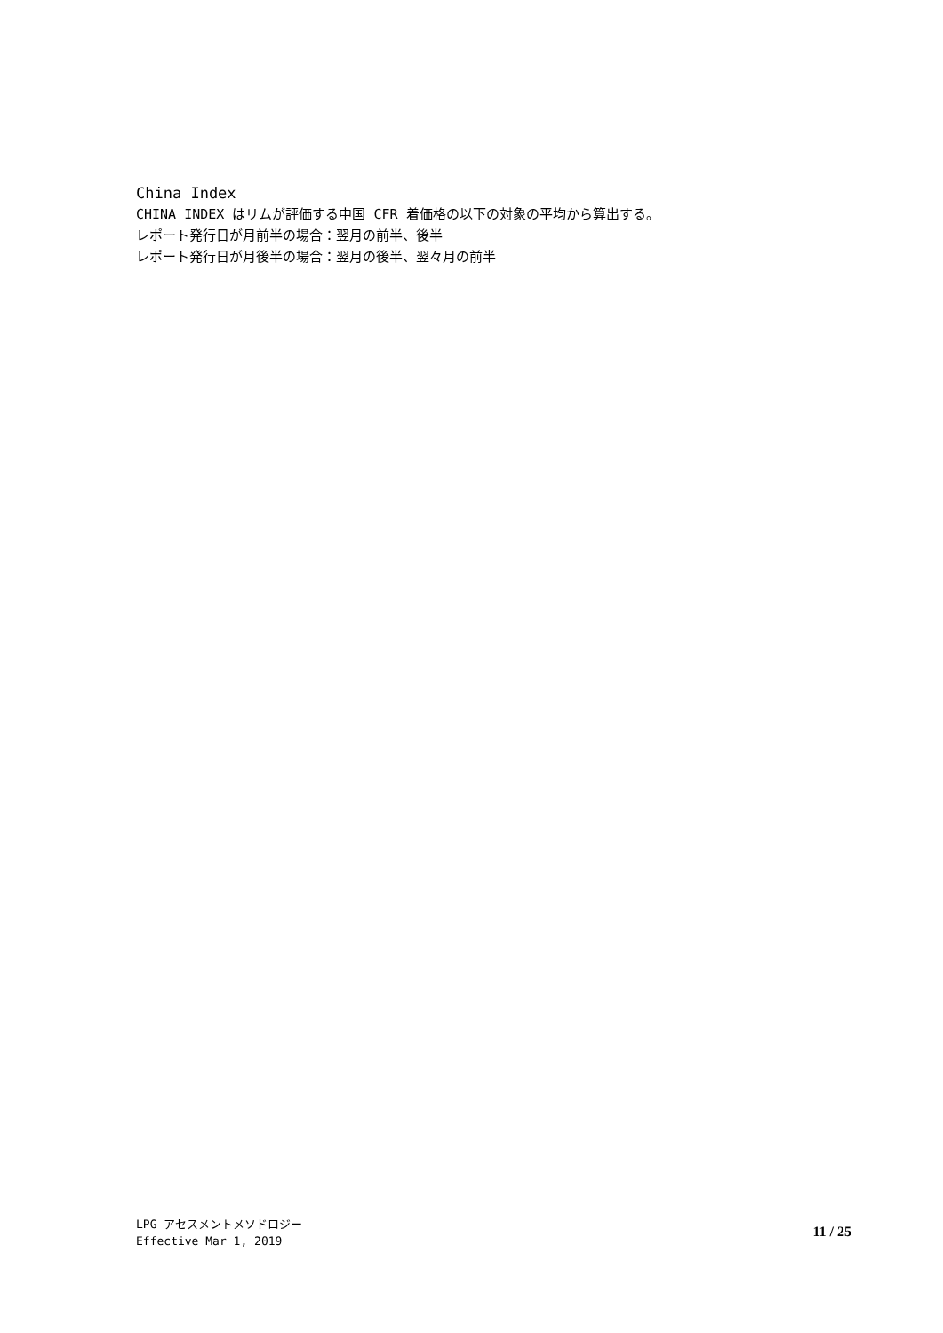China Index
CHINA INDEX はリムが評価する中国 CFR 着価格の以下の対象の平均から算出する。
レポート発行日が月前半の場合：翌月の前半、後半
レポート発行日が月後半の場合：翌月の後半、翌々月の前半
LPG アセスメントメソドロジー
Effective Mar 1, 2019
11 / 25